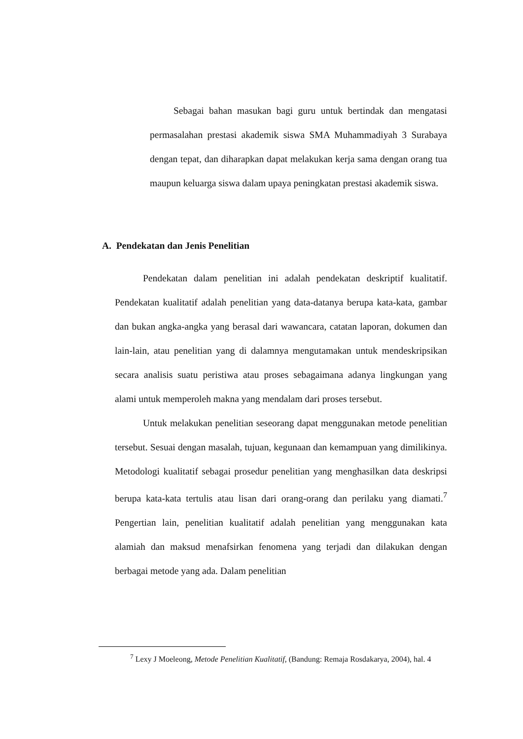Sebagai bahan masukan bagi guru untuk bertindak dan mengatasi permasalahan prestasi akademik siswa SMA Muhammadiyah 3 Surabaya dengan tepat, dan diharapkan dapat melakukan kerja sama dengan orang tua maupun keluarga siswa dalam upaya peningkatan prestasi akademik siswa.
A. Pendekatan dan Jenis Penelitian
Pendekatan dalam penelitian ini adalah pendekatan deskriptif kualitatif. Pendekatan kualitatif adalah penelitian yang data-datanya berupa kata-kata, gambar dan bukan angka-angka yang berasal dari wawancara, catatan laporan, dokumen dan lain-lain, atau penelitian yang di dalamnya mengutamakan untuk mendeskripsikan secara analisis suatu peristiwa atau proses sebagaimana adanya lingkungan yang alami untuk memperoleh makna yang mendalam dari proses tersebut.
Untuk melakukan penelitian seseorang dapat menggunakan metode penelitian tersebut. Sesuai dengan masalah, tujuan, kegunaan dan kemampuan yang dimilikinya. Metodologi kualitatif sebagai prosedur penelitian yang menghasilkan data deskripsi berupa kata-kata tertulis atau lisan dari orang-orang dan perilaku yang diamati.<sup>7</sup> Pengertian lain, penelitian kualitatif adalah penelitian yang menggunakan kata alamiah dan maksud menafsirkan fenomena yang terjadi dan dilakukan dengan berbagai metode yang ada. Dalam penelitian
<sup>7</sup> Lexy J Moeleong, Metode Penelitian Kualitatif, (Bandung: Remaja Rosdakarya, 2004), hal. 4